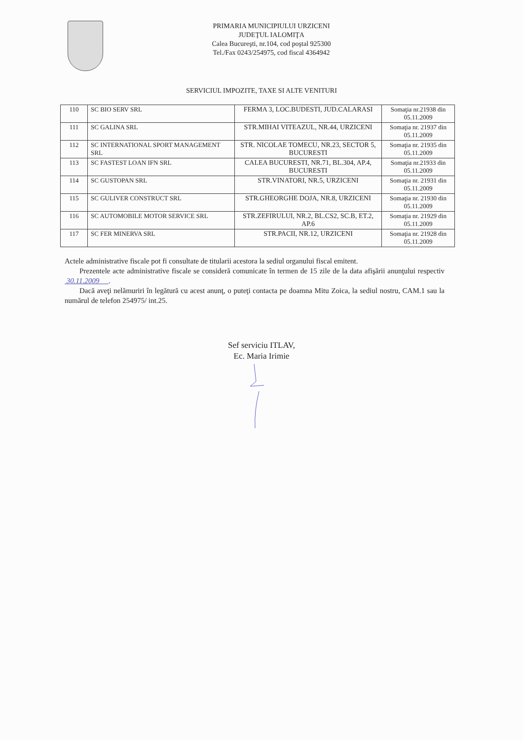PRIMARIA MUNICIPIULUI URZICENI
JUDEŢUL IALOMIŢA
Calea Bucureşti, nr.104, cod poştal 925300
Tel./Fax 0243/254975, cod fiscal 4364942
SERVICIUL IMPOZITE, TAXE SI ALTE VENITURI
| 110 | SC BIO SERV SRL | FERMA 3, LOC.BUDESTI, JUD.CALARASI | Somaţia nr.21938 din 05.11.2009 |
| 111 | SC GALINA SRL | STR.MIHAI VITEAZUL, NR.44, URZICENI | Somaţia nr. 21937 din 05.11.2009 |
| 112 | SC INTERNATIONAL SPORT MANAGEMENT SRL | STR. NICOLAE TOMECU, NR.23, SECTOR 5, BUCURESTI | Somaţia nr. 21935 din 05.11.2009 |
| 113 | SC FASTEST LOAN IFN SRL | CALEA BUCURESTI, NR.71, BL.304, AP.4, BUCURESTI | Somaţia nr.21933 din 05.11.2009 |
| 114 | SC GUSTOPAN SRL | STR.VINATORI, NR.5, URZICENI | Somaţia nr. 21931 din 05.11.2009 |
| 115 | SC GULIVER CONSTRUCT SRL | STR.GHEORGHE DOJA, NR.8, URZICENI | Somaţia nr. 21930 din 05.11.2009 |
| 116 | SC AUTOMOBILE MOTOR SERVICE SRL | STR.ZEFIRULUI, NR.2, BL.CS2, SC.B, ET.2, AP.6 | Somaţia nr. 21929 din 05.11.2009 |
| 117 | SC FER MINERVA SRL | STR.PACII, NR.12, URZICENI | Somaţia nr. 21928 din 05.11.2009 |
Actele administrative fiscale pot fi consultate de titularii acestora la sediul organului fiscal emitent.
Prezentele acte administrative fiscale se consideră comunicate în termen de 15 zile de la data afişării anunţului respectiv 30.11.2009 .
Dacă aveţi nelămuriri în legătură cu acest anunţ, o puteţi contacta pe doamna Mitu Zoica, la sediul nostru, CAM.1 sau la numărul de telefon 254975/ int.25.
Sef serviciu ITLAV,
Ec. Maria Irimie